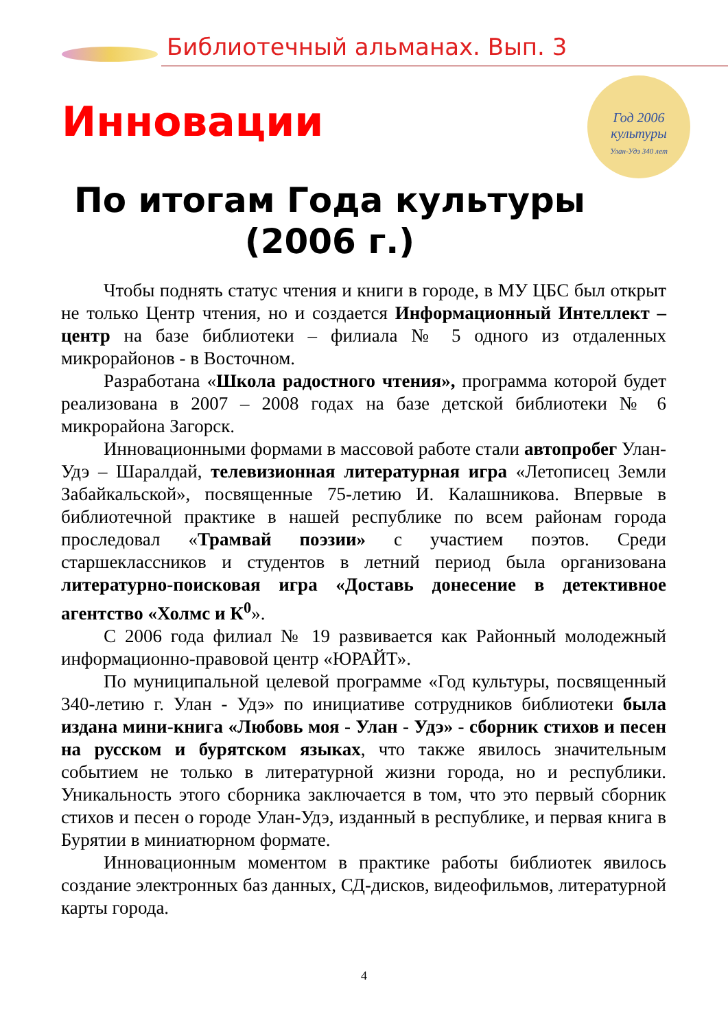Библиотечный альманах. Вып. 3
Год 2006
культуры
Улан-Удэ 340 лет
Инновации
По итогам Года культуры
(2006 г.)
Чтобы поднять статус чтения и книги в городе, в МУ ЦБС был открыт не только Центр чтения, но и создается Информационный Интеллект – центр на базе библиотеки – филиала № 5 одного из отдаленных микрорайонов - в Восточном.
Разработана «Школа радостного чтения», программа которой будет реализована в 2007 – 2008 годах на базе детской библиотеки № 6 микрорайона Загорск.
Инновационными формами в массовой работе стали автопробег Улан-Удэ – Шаралдай, телевизионная литературная игра «Летописец Земли Забайкальской», посвященные 75-летию И. Калашникова. Впервые в библиотечной практике в нашей республике по всем районам города проследовал «Трамвай поэзии» с участием поэтов. Среди старшеклассников и студентов в летний период была организована литературно-поисковая игра «Доставь донесение в детективное агентство «Холмс и К<sup>0</sup>».
С 2006 года филиал № 19 развивается как Районный молодежный информационно-правовой центр «ЮРАЙТ».
По муниципальной целевой программе «Год культуры, посвященный 340-летию г. Улан - Удэ» по инициативе сотрудников библиотеки была издана мини-книга «Любовь моя - Улан - Удэ» - сборник стихов и песен на русском и бурятском языках, что также явилось значительным событием не только в литературной жизни города, но и республики. Уникальность этого сборника заключается в том, что это первый сборник стихов и песен о городе Улан-Удэ, изданный в республике, и первая книга в Бурятии в миниатюрном формате.
Инновационным моментом в практике работы библиотек явилось создание электронных баз данных, СД-дисков, видеофильмов, литературной карты города.
4